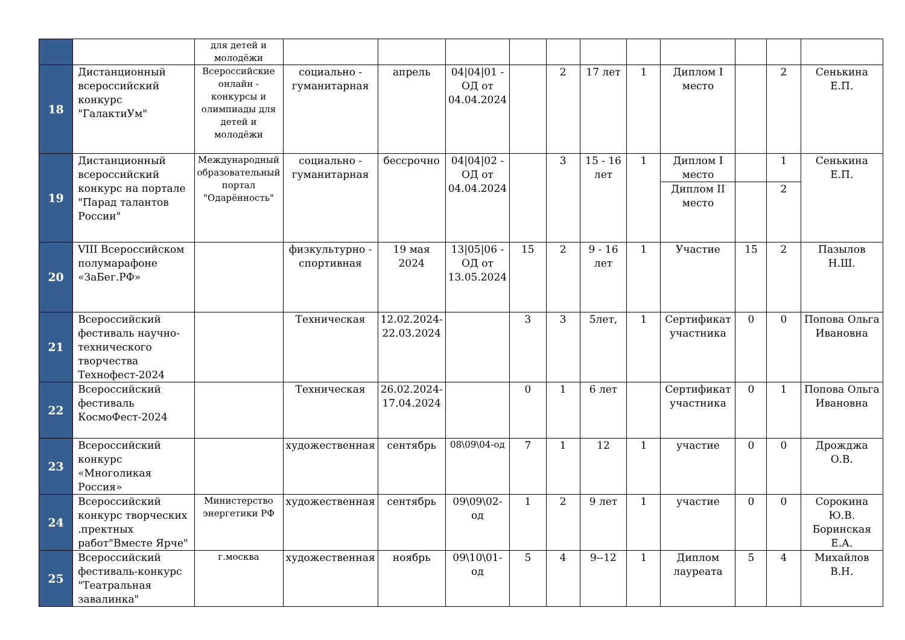| | | для детей и молодёжи | | | | | | | | | | | |
| 18 | Дистанционный всероссийский конкурс "ГалактиУм" | Всероссийские онлайн - конкурсы и олимпиады для детей и молодёжи | социально - гуманитарная | апрель | 04/04/01 - ОД от 04.04.2024 | | 2 | 17 лет | 1 | Диплом I место | | 2 | Сенькина Е.П. |
| 19 | Дистанционный всероссийский конкурс на портале "Парад талантов России" | Международный образовательный портал "Одарённость" | социально - гуманитарная | бессрочно | 04/04/02 - ОД от 04.04.2024 | | 3 | 15 - 16 лет | 1 | Диплом I место | | 1 | Сенькина Е.П. |
| | | | | | | | | | | Диплом II место | | 2 | |
| 20 | VIII Всероссийском полумарафоне «ЗаБег.РФ» | | физкультурно - спортивная | 19 мая 2024 | 13/05/06 - ОД от 13.05.2024 | 15 | 2 | 9 - 16 лет | 1 | Участие | 15 | 2 | Пазылов Н.Ш. |
| 21 | Всероссийский фестиваль научно-технического творчества Технофест-2024 | | Техническая | 12.02.2024-22.03.2024 | | 3 | 3 | 5лет, | 1 | Сертификат участника | 0 | 0 | Попова Ольга Ивановна |
| 22 | Всероссийский фестиваль КосмоФест-2024 | | Техническая | 26.02.2024-17.04.2024 | | 0 | 1 | 6 лет | | Сертификат участника | 0 | 1 | Попова Ольга Ивановна |
| 23 | Всероссийский конкурс «Многоликая Россия» | | художественная | сентябрь | 08\09\04-од | 7 | 1 | 12 | 1 | участие | 0 | 0 | Дрожджа О.В. |
| 24 | Всероссийский конкурс творческих .пректных работ"Вместе Ярче" | Министерство энергетики РФ | художественная | сентябрь | 09\09\02-од | 1 | 2 | 9 лет | 1 | участие | 0 | 0 | Сорокина Ю.В. Боринская Е.А. |
| 25 | Всероссийский фестиваль-конкурс "Театральная завалинка" | г.москва | художественная | ноябрь | 09\10\01-од | 5 | 4 | 9--12 | 1 | Диплом лауреата | 5 | 4 | Михайлов В.Н. |